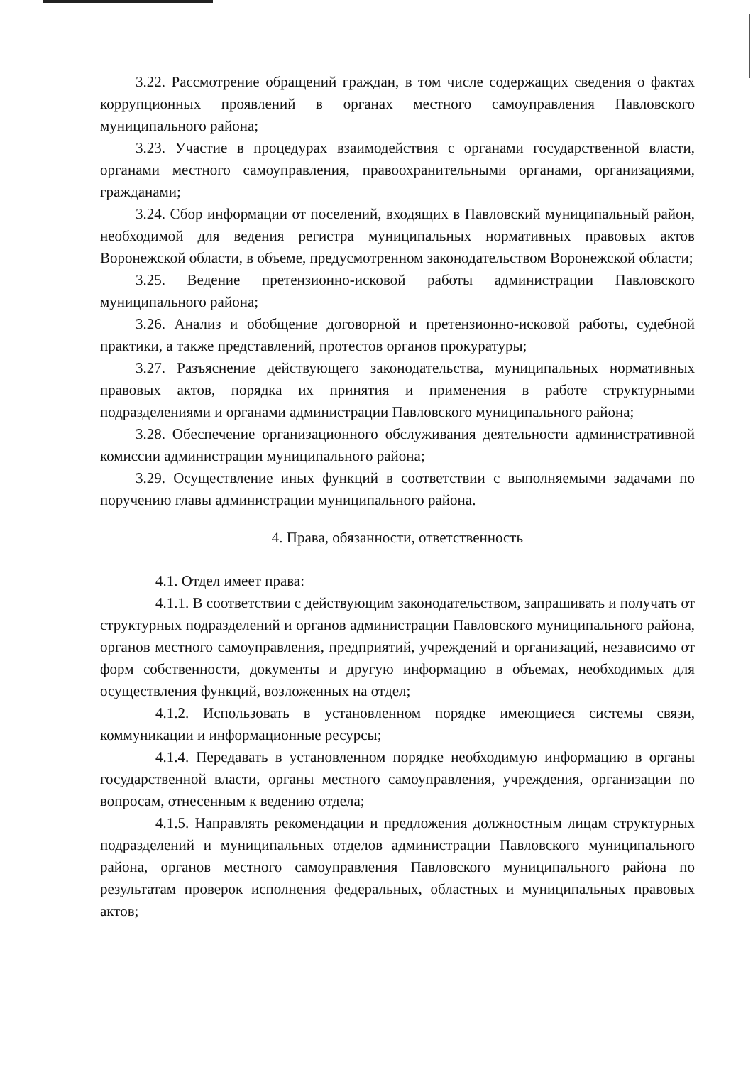3.22. Рассмотрение обращений граждан, в том числе содержащих сведения о фактах коррупционных проявлений в органах местного самоуправления Павловского муниципального района;
3.23. Участие в процедурах взаимодействия с органами государственной власти, органами местного самоуправления, правоохранительными органами, организациями, гражданами;
3.24. Сбор информации от поселений, входящих в Павловский муниципальный район, необходимой для ведения регистра муниципальных нормативных правовых актов Воронежской области, в объеме, предусмотренном законодательством Воронежской области;
3.25. Ведение претензионно-исковой работы администрации Павловского муниципального района;
3.26. Анализ и обобщение договорной и претензионно-исковой работы, судебной практики, а также представлений, протестов органов прокуратуры;
3.27. Разъяснение действующего законодательства, муниципальных нормативных правовых актов, порядка их принятия и применения в работе структурными подразделениями и органами администрации Павловского муниципального района;
3.28. Обеспечение организационного обслуживания деятельности административной комиссии администрации муниципального района;
3.29. Осуществление иных функций в соответствии с выполняемыми задачами по поручению главы администрации муниципального района.
4. Права, обязанности, ответственность
4.1. Отдел имеет права:
4.1.1. В соответствии с действующим законодательством, запрашивать и получать от структурных подразделений и органов администрации Павловского муниципального района, органов местного самоуправления, предприятий, учреждений и организаций, независимо от форм собственности, документы и другую информацию в объемах, необходимых для осуществления функций, возложенных на отдел;
4.1.2. Использовать в установленном порядке имеющиеся системы связи, коммуникации и информационные ресурсы;
4.1.4. Передавать в установленном порядке необходимую информацию в органы государственной власти, органы местного самоуправления, учреждения, организации по вопросам, отнесенным к ведению отдела;
4.1.5. Направлять рекомендации и предложения должностным лицам структурных подразделений и муниципальных отделов администрации Павловского муниципального района, органов местного самоуправления Павловского муниципального района по результатам проверок исполнения федеральных, областных и муниципальных правовых актов;